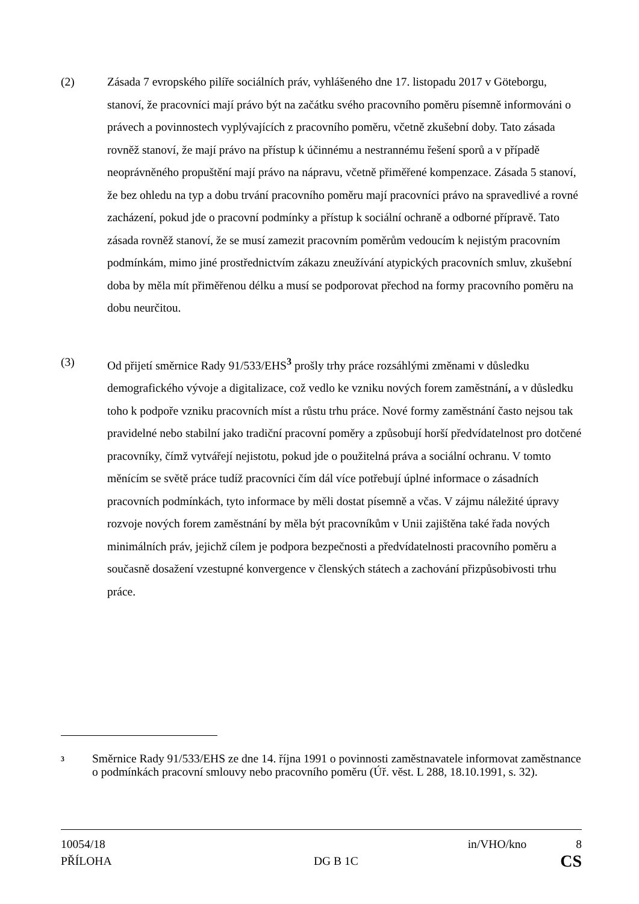(2)
Zásada 7 evropského pilíře sociálních práv, vyhlášeného dne 17. listopadu 2017 v Göteborgu, stanoví, že pracovníci mají právo být na začátku svého pracovního poměru písemně informováni o právech a povinnostech vyplývajících z pracovního poměru, včetně zkušební doby. Tato zásada rovněž stanoví, že mají právo na přístup k účinnému a nestrannému řešení sporů a v případě neoprávněného propuštění mají právo na nápravu, včetně přiměřené kompenzace. Zásada 5 stanoví, že bez ohledu na typ a dobu trvání pracovního poměru mají pracovníci právo na spravedlivé a rovné zacházení, pokud jde o pracovní podmínky a přístup k sociální ochraně a odborné přípravě. Tato zásada rovněž stanoví, že se musí zamezit pracovním poměrům vedoucím k nejistým pracovním podmínkám, mimo jiné prostřednictvím zákazu zneužívání atypických pracovních smluv, zkušební doba by měla mít přiměřenou délku a musí se podporovat přechod na formy pracovního poměru na dobu neurčitou.
(3)
Od přijetí směrnice Rady 91/533/EHS<sup>3</sup> prošly trhy práce rozsáhlými změnami v důsledku demografického vývoje a digitalizace, což vedlo ke vzniku nových forem zaměstnání, a v důsledku toho k podpoře vzniku pracovních míst a růstu trhu práce. Nové formy zaměstnání často nejsou tak pravidelné nebo stabilní jako tradiční pracovní poměry a způsobují horší předvídatelnost pro dotčené pracovníky, čímž vytvářejí nejistotu, pokud jde o použitelná práva a sociální ochranu. V tomto měnícím se světě práce tudíž pracovníci čím dál více potřebují úplné informace o zásadních pracovních podmínkách, tyto informace by měli dostat písemně a včas. V zájmu náležité úpravy rozvoje nových forem zaměstnání by měla být pracovníkům v Unii zajištěna také řada nových minimálních práv, jejichž cílem je podpora bezpečnosti a předvídatelnosti pracovního poměru a současně dosažení vzestupné konvergence v členských státech a zachování přizpůsobivosti trhu práce.
3
Směrnice Rady 91/533/EHS ze dne 14. října 1991 o povinnosti zaměstnavatele informovat zaměstnance o podmínkách pracovní smlouvy nebo pracovního poměru (Úř. věst. L 288, 18.10.1991, s. 32).
10054/18 in/VHO/kno 8
PŘÍLOHA DG B 1C CS